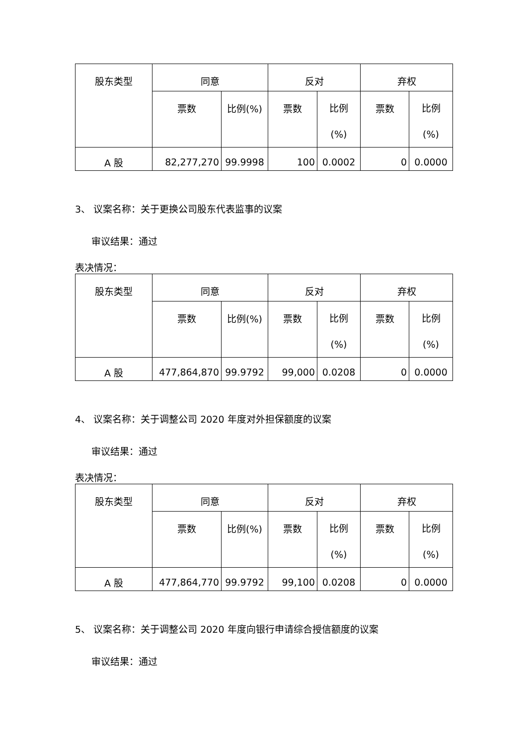| 股东类型 | 同意 | | 反对 | | 弃权 | |
| --- | --- | --- | --- | --- | --- | --- |
| | 票数 | 比例(%) | 票数 | 比例 (%) | 票数 | 比例 (%) |
| A 股 | 82,277,270 | 99.9998 | 100 | 0.0002 | 0 | 0.0000 |
3、 议案名称：关于更换公司股东代表监事的议案
审议结果：通过
表决情况：
| 股东类型 | 同意 | | 反对 | | 弃权 | |
| --- | --- | --- | --- | --- | --- | --- |
| | 票数 | 比例(%) | 票数 | 比例 (%) | 票数 | 比例 (%) |
| A 股 | 477,864,870 | 99.9792 | 99,000 | 0.0208 | 0 | 0.0000 |
4、 议案名称：关于调整公司 2020 年度对外担保额度的议案
审议结果：通过
表决情况：
| 股东类型 | 同意 | | 反对 | | 弃权 | |
| --- | --- | --- | --- | --- | --- | --- |
| | 票数 | 比例(%) | 票数 | 比例 (%) | 票数 | 比例 (%) |
| A 股 | 477,864,770 | 99.9792 | 99,100 | 0.0208 | 0 | 0.0000 |
5、 议案名称：关于调整公司 2020 年度向银行申请综合授信额度的议案
审议结果：通过